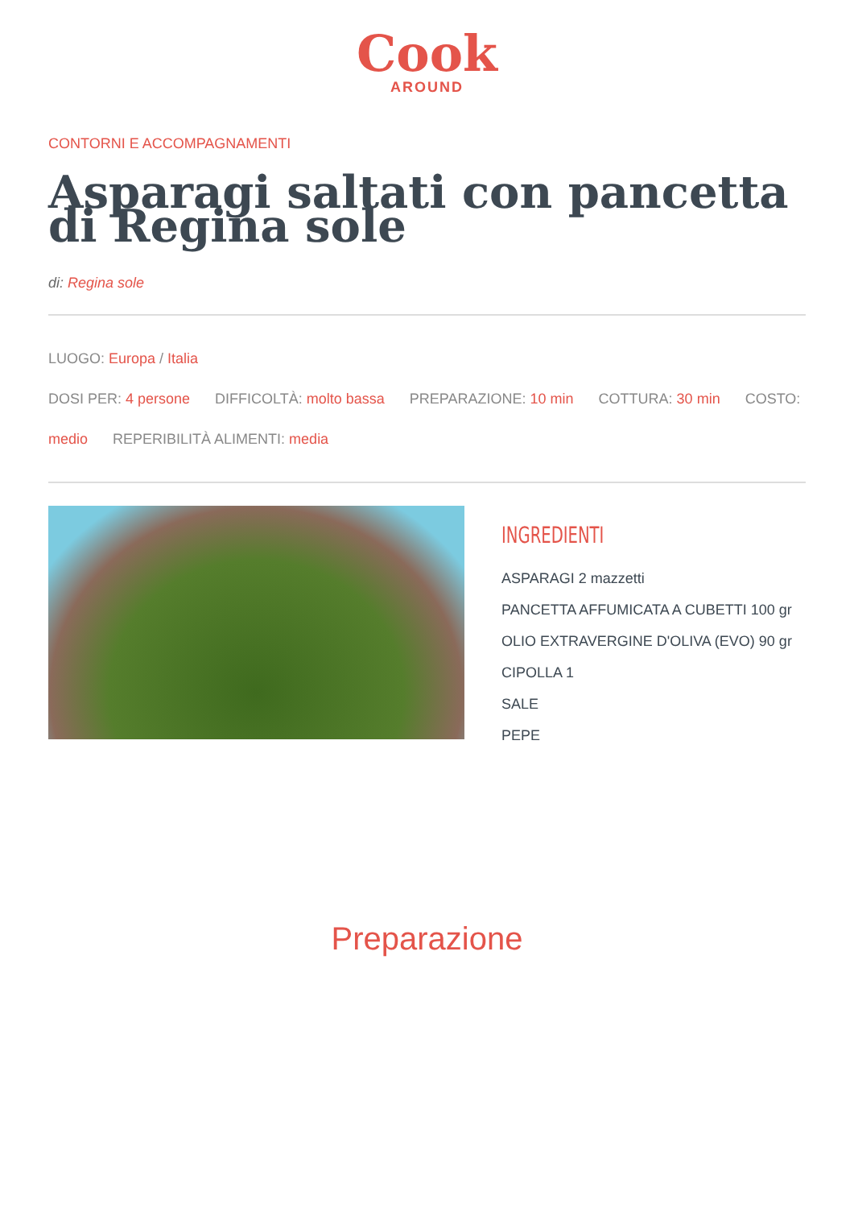Cook
AROUND
CONTORNI E ACCOMPAGNAMENTI
Asparagi saltati con pancetta di Regina sole
di: Regina sole
LUOGO: Europa / Italia
DOSI PER: 4 persone DIFFICOLTÀ: molto bassa PREPARAZIONE: 10 min COTTURA: 30 min COSTO: medio REPERIBILITÀ ALIMENTI: media
INGREDIENTI
ASPARAGI 2 mazzetti
PANCETTA AFFUMICATA A CUBETTI 100 gr
OLIO EXTRAVERGINE D'OLIVA (EVO) 90 gr
CIPOLLA 1
SALE
PEPE
Preparazione